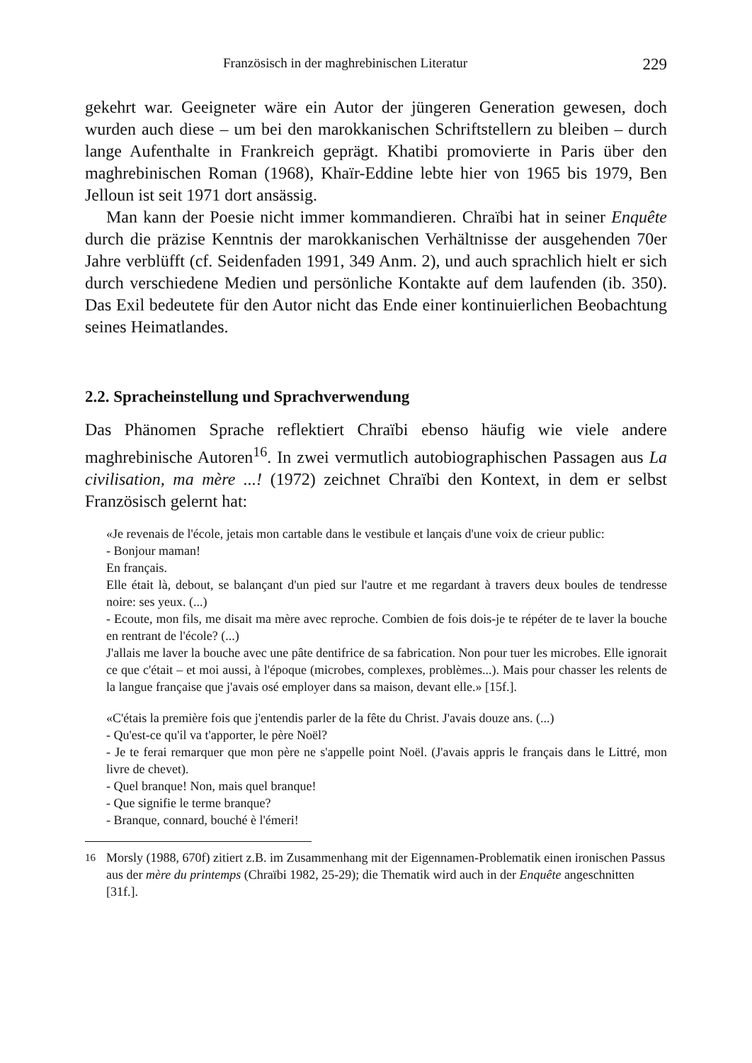Französisch in der maghrebinischen Literatur 229
gekehrt war. Geeigneter wäre ein Autor der jüngeren Generation gewesen, doch wurden auch diese – um bei den marokkanischen Schriftstellern zu bleiben – durch lange Aufenthalte in Frankreich geprägt. Khatibi promovierte in Paris über den maghrebinischen Roman (1968), Khaïr-Eddine lebte hier von 1965 bis 1979, Ben Jelloun ist seit 1971 dort ansässig.
Man kann der Poesie nicht immer kommandieren. Chraïbi hat in seiner Enquête durch die präzise Kenntnis der marokkanischen Verhältnisse der ausgehenden 70er Jahre verblüfft (cf. Seidenfaden 1991, 349 Anm. 2), und auch sprachlich hielt er sich durch verschiedene Medien und persönliche Kontakte auf dem laufenden (ib. 350). Das Exil bedeutete für den Autor nicht das Ende einer kontinuierlichen Beobachtung seines Heimatlandes.
2.2. Spracheinstellung und Sprachverwendung
Das Phänomen Sprache reflektiert Chraïbi ebenso häufig wie viele andere maghrebinische Autoren<sup>16</sup>. In zwei vermutlich autobiographischen Passagen aus La civilisation, ma mère ...! (1972) zeichnet Chraïbi den Kontext, in dem er selbst Französisch gelernt hat:
«Je revenais de l'école, jetais mon cartable dans le vestibule et lançais d'une voix de crieur public:
- Bonjour maman!
En français.
Elle était là, debout, se balançant d'un pied sur l'autre et me regardant à travers deux boules de tendresse noire: ses yeux. (...)
- Ecoute, mon fils, me disait ma mère avec reproche. Combien de fois dois-je te répéter de te laver la bouche en rentrant de l'école? (...)
J'allais me laver la bouche avec une pâte dentifrice de sa fabrication. Non pour tuer les microbes. Elle ignorait ce que c'était – et moi aussi, à l'époque (microbes, complexes, problèmes...). Mais pour chasser les relents de la langue française que j'avais osé employer dans sa maison, devant elle.» [15f.].
«C'étais la première fois que j'entendis parler de la fête du Christ. J'avais douze ans. (...)
- Qu'est-ce qu'il va t'apporter, le père Noël?
- Je te ferai remarquer que mon père ne s'appelle point Noël. (J'avais appris le français dans le Littré, mon livre de chevet).
- Quel branque! Non, mais quel branque!
- Que signifie le terme branque?
- Branque, connard, bouché è l'émeri!
<sup>16</sup> Morsly (1988, 670f) zitiert z.B. im Zusammenhang mit der Eigennamen-Problematik einen ironischen Passus aus der mère du printemps (Chraïbi 1982, 25-29); die Thematik wird auch in der Enquête angeschnitten [31f.].